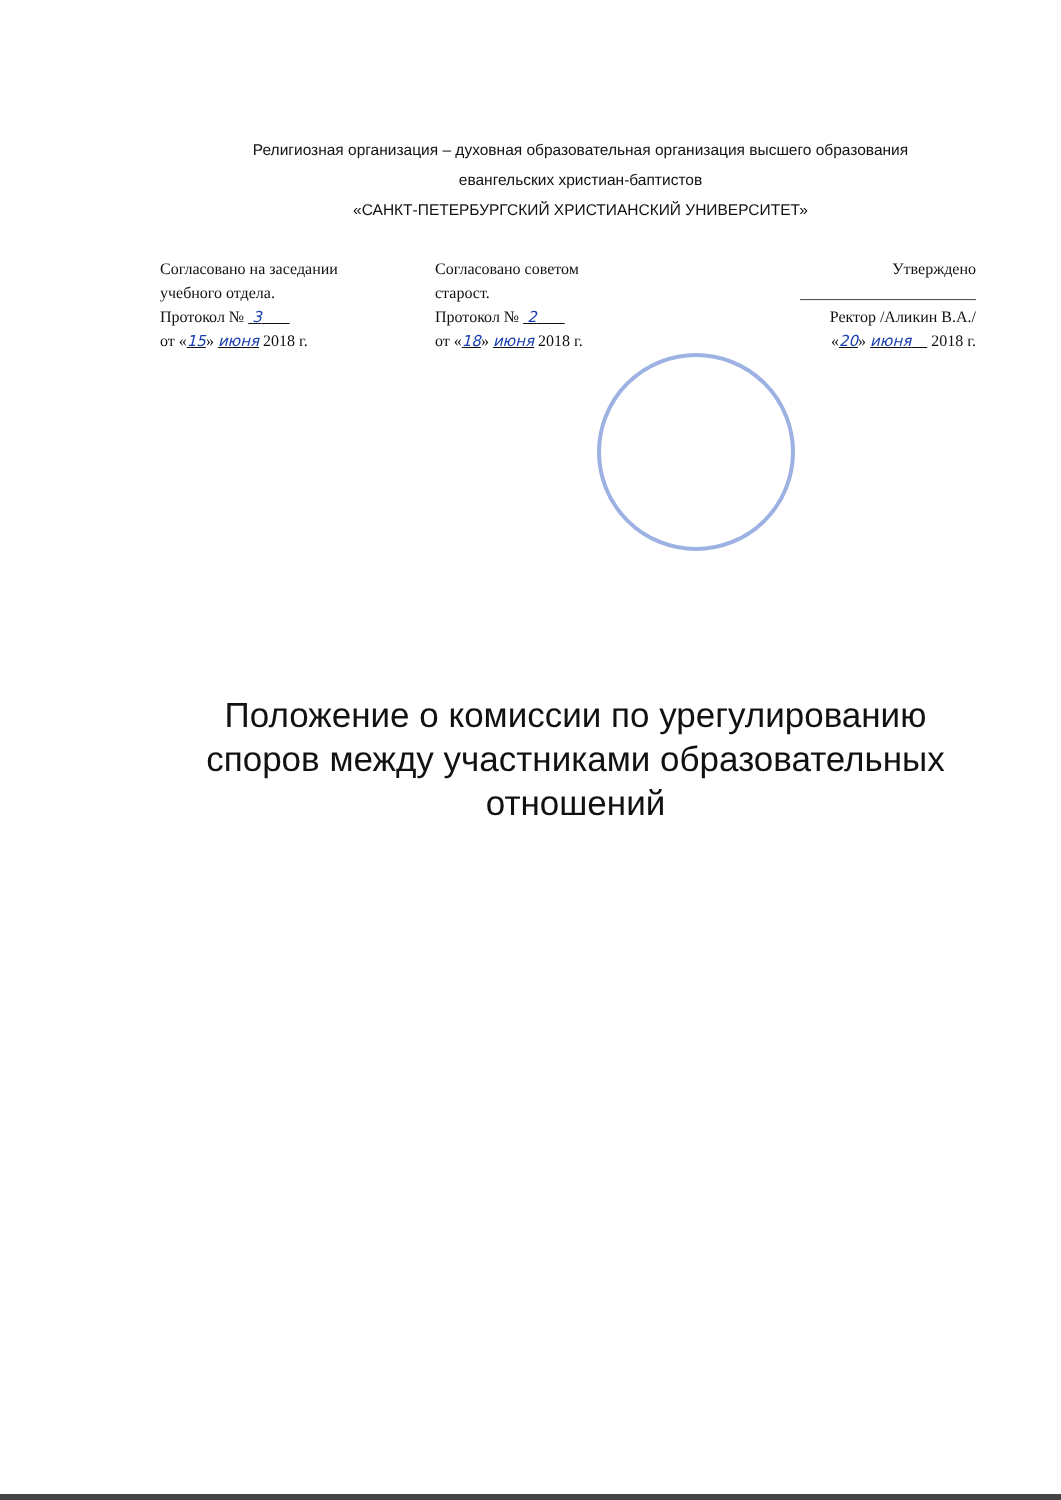Религиозная организация – духовная образовательная организация высшего образования
евангельских христиан-баптистов
«САНКТ-ПЕТЕРБУРГСКИЙ ХРИСТИАНСКИЙ УНИВЕРСИТЕТ»
Согласовано на заседании
учебного отдела.
Протокол № 3
от «15» июня 2018 г.
Согласовано советом
старост.
Протокол № 2
от «18» июня 2018 г.
Утверждено
______________________
Ректор /Аликин В.А./
«20» июня 2018 г.
Положение о комиссии по урегулированию
споров между участниками образовательных
отношений